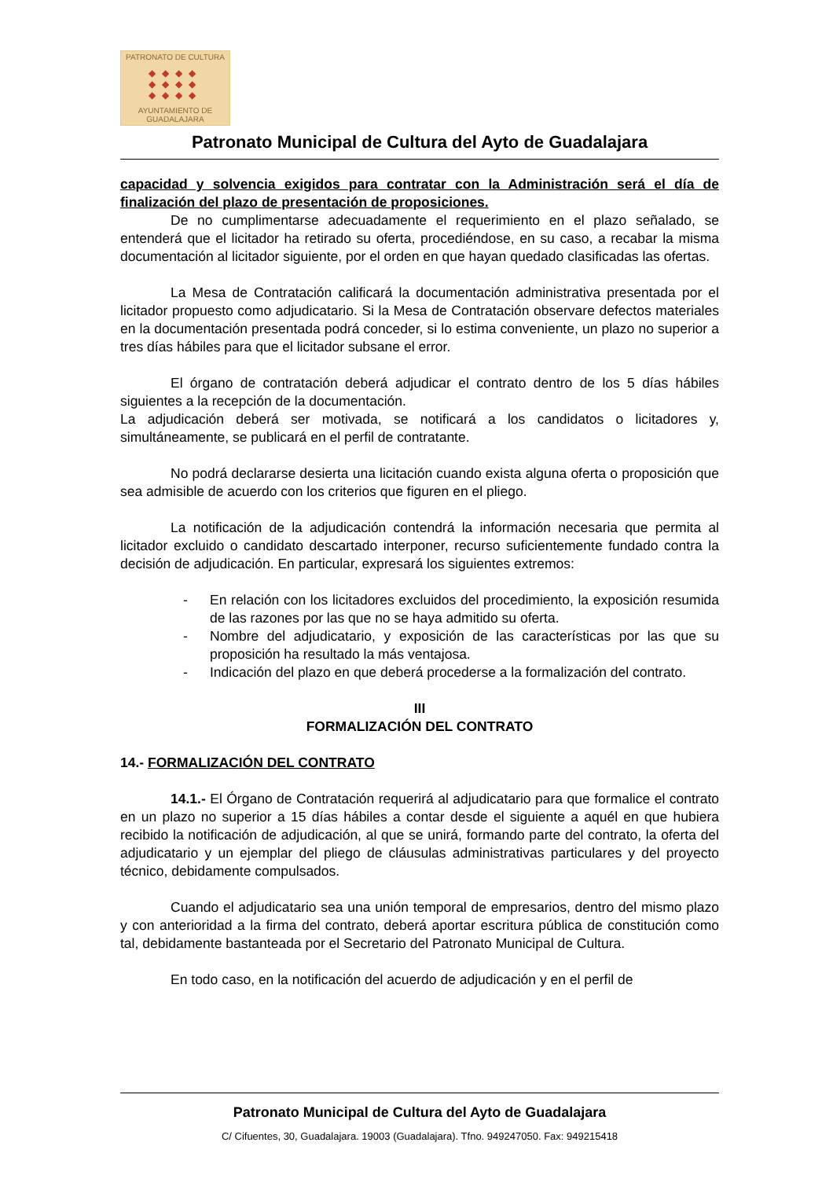PATRONATO DE CULTURA
◆◆◆◆
◆◆◆◆
◆◆◆◆
AYUNTAMIENTO DE GUADALAJARA
Patronato Municipal de Cultura del Ayto de Guadalajara
capacidad y solvencia exigidos para contratar con la Administración será el día de finalización del plazo de presentación de proposiciones.
De no cumplimentarse adecuadamente el requerimiento en el plazo señalado, se entenderá que el licitador ha retirado su oferta, procediéndose, en su caso, a recabar la misma documentación al licitador siguiente, por el orden en que hayan quedado clasificadas las ofertas.
La Mesa de Contratación calificará la documentación administrativa presentada por el licitador propuesto como adjudicatario. Si la Mesa de Contratación observare defectos materiales en la documentación presentada podrá conceder, si lo estima conveniente, un plazo no superior a tres días hábiles para que el licitador subsane el error.
El órgano de contratación deberá adjudicar el contrato dentro de los 5 días hábiles siguientes a la recepción de la documentación.
La adjudicación deberá ser motivada, se notificará a los candidatos o licitadores y, simultáneamente, se publicará en el perfil de contratante.
No podrá declararse desierta una licitación cuando exista alguna oferta o proposición que sea admisible de acuerdo con los criterios que figuren en el pliego.
La notificación de la adjudicación contendrá la información necesaria que permita al licitador excluido o candidato descartado interponer, recurso suficientemente fundado contra la decisión de adjudicación. En particular, expresará los siguientes extremos:
- En relación con los licitadores excluidos del procedimiento, la exposición resumida de las razones por las que no se haya admitido su oferta.
- Nombre del adjudicatario, y exposición de las características por las que su proposición ha resultado la más ventajosa.
- Indicación del plazo en que deberá procederse a la formalización del contrato.
III
FORMALIZACIÓN DEL CONTRATO
14.- FORMALIZACIÓN DEL CONTRATO
14.1.- El Órgano de Contratación requerirá al adjudicatario para que formalice el contrato en un plazo no superior a 15 días hábiles a contar desde el siguiente a aquél en que hubiera recibido la notificación de adjudicación, al que se unirá, formando parte del contrato, la oferta del adjudicatario y un ejemplar del pliego de cláusulas administrativas particulares y del proyecto técnico, debidamente compulsados.
Cuando el adjudicatario sea una unión temporal de empresarios, dentro del mismo plazo y con anterioridad a la firma del contrato, deberá aportar escritura pública de constitución como tal, debidamente bastanteada por el Secretario del Patronato Municipal de Cultura.
En todo caso, en la notificación del acuerdo de adjudicación y en el perfil de
Patronato Municipal de Cultura del Ayto de Guadalajara
C/ Cifuentes, 30, Guadalajara. 19003 (Guadalajara). Tfno. 949247050. Fax: 949215418